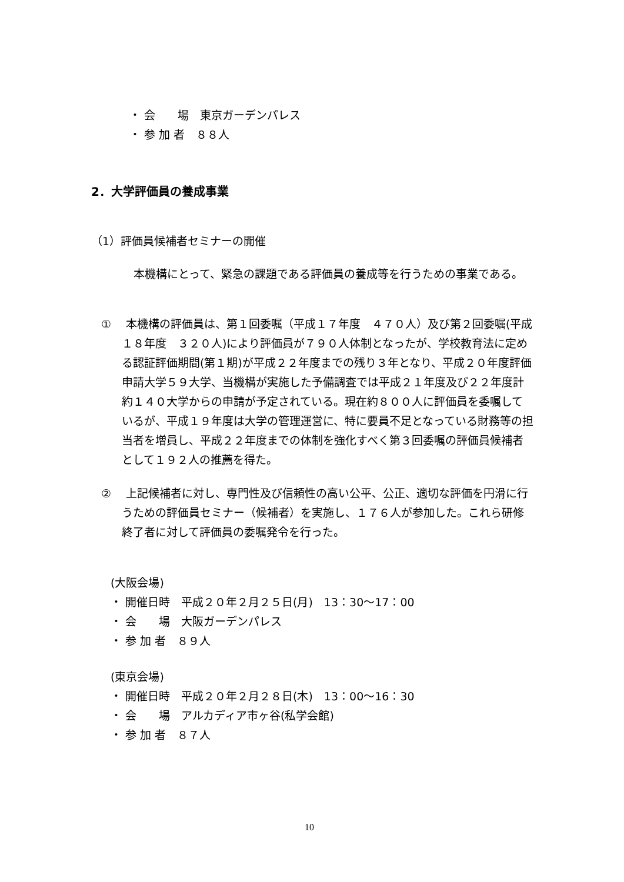・ 会　　場　東京ガーデンパレス
・ 参 加 者　８８人
2．大学評価員の養成事業
（1）評価員候補者セミナーの開催
　本機構にとって、緊急の課題である評価員の養成等を行うための事業である。
①　 本機構の評価員は、第１回委嘱（平成１７年度　４７０人）及び第２回委嘱(平成１８年度　３２０人)により評価員が７９０人体制となったが、学校教育法に定める認証評価期間(第１期)が平成２２年度までの残り３年となり、平成２０年度評価申請大学５９大学、当機構が実施した予備調査では平成２１年度及び２２年度計約１４０大学からの申請が予定されている。現在約８００人に評価員を委嘱しているが、平成１９年度は大学の管理運営に、特に要員不足となっている財務等の担当者を増員し、平成２２年度までの体制を強化すべく第３回委嘱の評価員候補者として１９２人の推薦を得た。
②　 上記候補者に対し、専門性及び信頼性の高い公平、公正、適切な評価を円滑に行うための評価員セミナー（候補者）を実施し、１７６人が参加した。これら研修終了者に対して評価員の委嘱発令を行った。
(大阪会場)
・ 開催日時　平成２０年２月２５日(月)　13：30〜17：00
・ 会　　場　大阪ガーデンパレス
・ 参 加 者　８９人
(東京会場)
・ 開催日時　平成２０年２月２８日(木)　13：00〜16：30
・ 会　　場　アルカディア市ヶ谷(私学会館)
・ 参 加 者　８７人
10